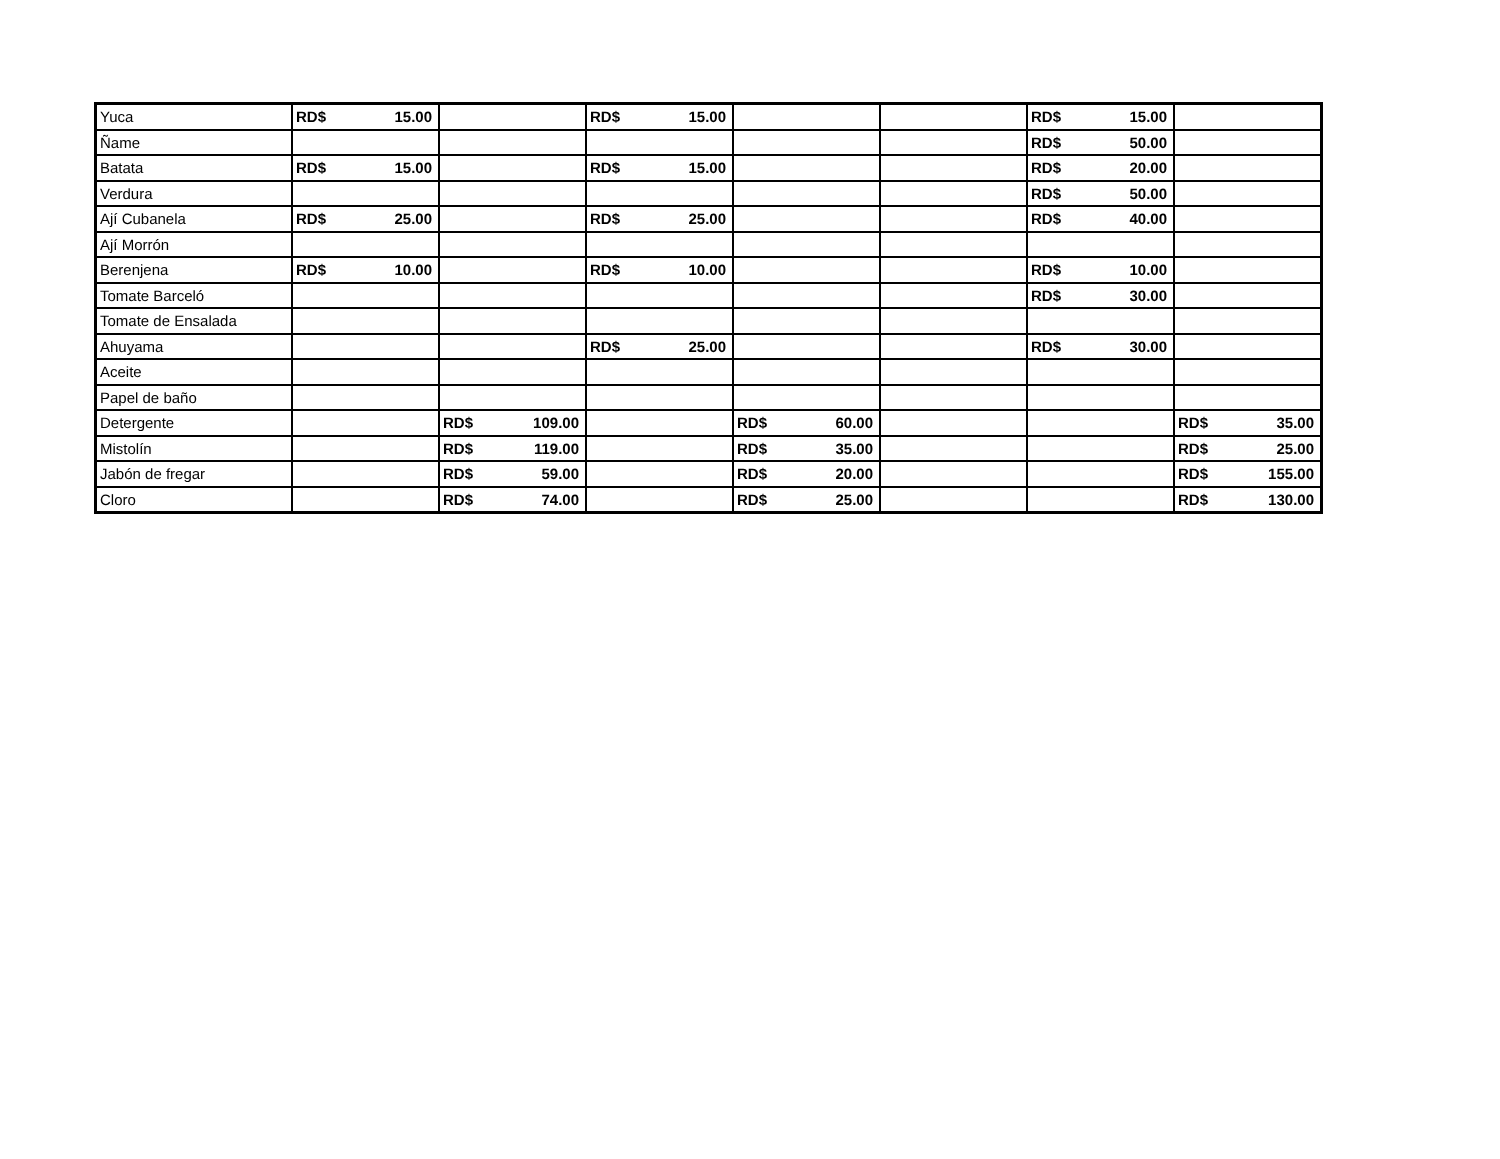| Yuca | RD$ 15.00 | | RD$ 15.00 | | | RD$ 15.00 | |
| Ñame | | | | | | RD$ 50.00 | |
| Batata | RD$ 15.00 | | RD$ 15.00 | | | RD$ 20.00 | |
| Verdura | | | | | | RD$ 50.00 | |
| Ají Cubanela | RD$ 25.00 | | RD$ 25.00 | | | RD$ 40.00 | |
| Ají Morrón | | | | | | | |
| Berenjena | RD$ 10.00 | | RD$ 10.00 | | | RD$ 10.00 | |
| Tomate Barceló | | | | | | RD$ 30.00 | |
| Tomate de Ensalada | | | | | | | |
| Ahuyama | | | RD$ 25.00 | | | RD$ 30.00 | |
| Aceite | | | | | | | |
| Papel de baño | | | | | | | |
| Detergente | | RD$ 109.00 | | RD$ 60.00 | | | RD$ 35.00 |
| Mistolín | | RD$ 119.00 | | RD$ 35.00 | | | RD$ 25.00 |
| Jabón de fregar | | RD$ 59.00 | | RD$ 20.00 | | | RD$ 155.00 |
| Cloro | | RD$ 74.00 | | RD$ 25.00 | | | RD$ 130.00 |